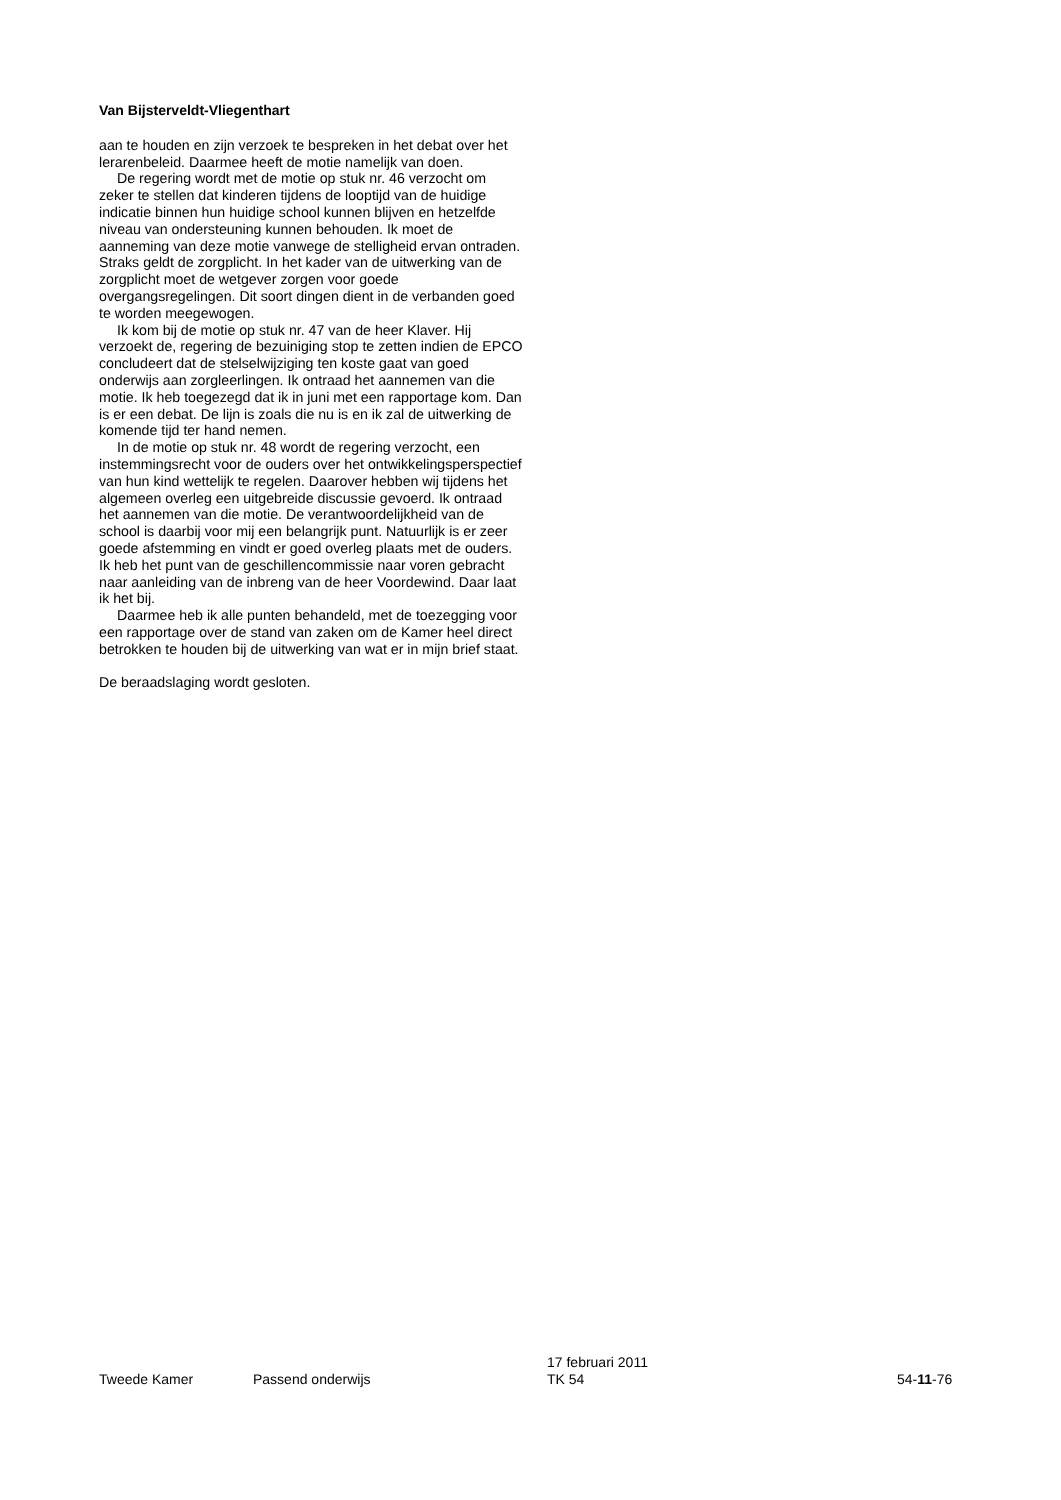Van Bijsterveldt-Vliegenthart
aan te houden en zijn verzoek te bespreken in het debat over het lerarenbeleid. Daarmee heeft de motie namelijk van doen.
De regering wordt met de motie op stuk nr. 46 verzocht om zeker te stellen dat kinderen tijdens de looptijd van de huidige indicatie binnen hun huidige school kunnen blijven en hetzelfde niveau van ondersteuning kunnen behouden. Ik moet de aanneming van deze motie vanwege de stelligheid ervan ontraden. Straks geldt de zorgplicht. In het kader van de uitwerking van de zorgplicht moet de wetgever zorgen voor goede overgangsregelingen. Dit soort dingen dient in de verbanden goed te worden meegewogen.
Ik kom bij de motie op stuk nr. 47 van de heer Klaver. Hij verzoekt de, regering de bezuiniging stop te zetten indien de EPCO concludeert dat de stelselwijziging ten koste gaat van goed onderwijs aan zorgleerlingen. Ik ontraad het aannemen van die motie. Ik heb toegezegd dat ik in juni met een rapportage kom. Dan is er een debat. De lijn is zoals die nu is en ik zal de uitwerking de komende tijd ter hand nemen.
In de motie op stuk nr. 48 wordt de regering verzocht, een instemmingsrecht voor de ouders over het ontwikkelingsperspectief van hun kind wettelijk te regelen. Daarover hebben wij tijdens het algemeen overleg een uitgebreide discussie gevoerd. Ik ontraad het aannemen van die motie. De verantwoordelijkheid van de school is daarbij voor mij een belangrijk punt. Natuurlijk is er zeer goede afstemming en vindt er goed overleg plaats met de ouders. Ik heb het punt van de geschillencommissie naar voren gebracht naar aanleiding van de inbreng van de heer Voordewind. Daar laat ik het bij.
Daarmee heb ik alle punten behandeld, met de toezegging voor een rapportage over de stand van zaken om de Kamer heel direct betrokken te houden bij de uitwerking van wat er in mijn brief staat.
De beraadslaging wordt gesloten.
Tweede Kamer Passend onderwijs 17 februari 2011
TK 54
54-11-76